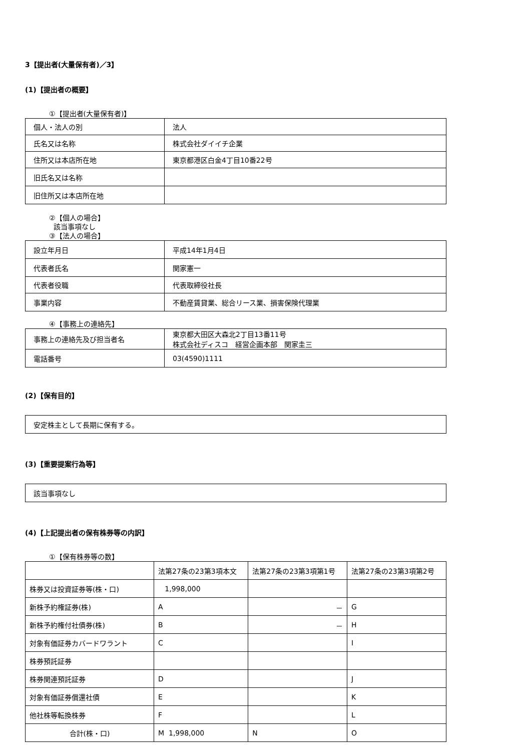3【提出者(大量保有者)／3】
(1)【提出者の概要】
①【提出者(大量保有者)】
| 個人・法人の別 | 法人 |
| 氏名又は名称 | 株式会社ダイイチ企業 |
| 住所又は本店所在地 | 東京都港区白金4丁目10番22号 |
| 旧氏名又は名称 | |
| 旧住所又は本店所在地 | |
②【個人の場合】
該当事項なし
③【法人の場合】
| 設立年月日 | 平成14年1月4日 |
| 代表者氏名 | 関家憲一 |
| 代表者役職 | 代表取締役社長 |
| 事業内容 | 不動産賃貸業、総合リース業、損害保険代理業 |
④【事務上の連絡先】
| 事務上の連絡先及び担当者名 | 東京都大田区大森北2丁目13番11号 株式会社ディスコ 経営企画本部 関家圭三 |
| 電話番号 | 03(4590)1111 |
(2)【保有目的】
| 安定株主として長期に保有する。 |
(3)【重要提案行為等】
| 該当事項なし |
(4)【上記提出者の保有株券等の内訳】
①【保有株券等の数】
| | 法第27条の23第3項本文 | 法第27条の23第3項第1号 | 法第27条の23第3項第2号 |
| --- | --- | --- | --- |
| 株券又は投資証券等(株・口) | 1,998,000 | | |
| 新株予約権証券(株) | A | － | G |
| 新株予約権付社債券(株) | B | － | H |
| 対象有価証券カバードワラント | C | | I |
| 株券預託証券 | | | |
| 株券関連預託証券 | D | | J |
| 対象有価証券償還社債 | E | | K |
| 他社株等転換株券 | F | | L |
| 合計(株・口) | M 1,998,000 | N | O |